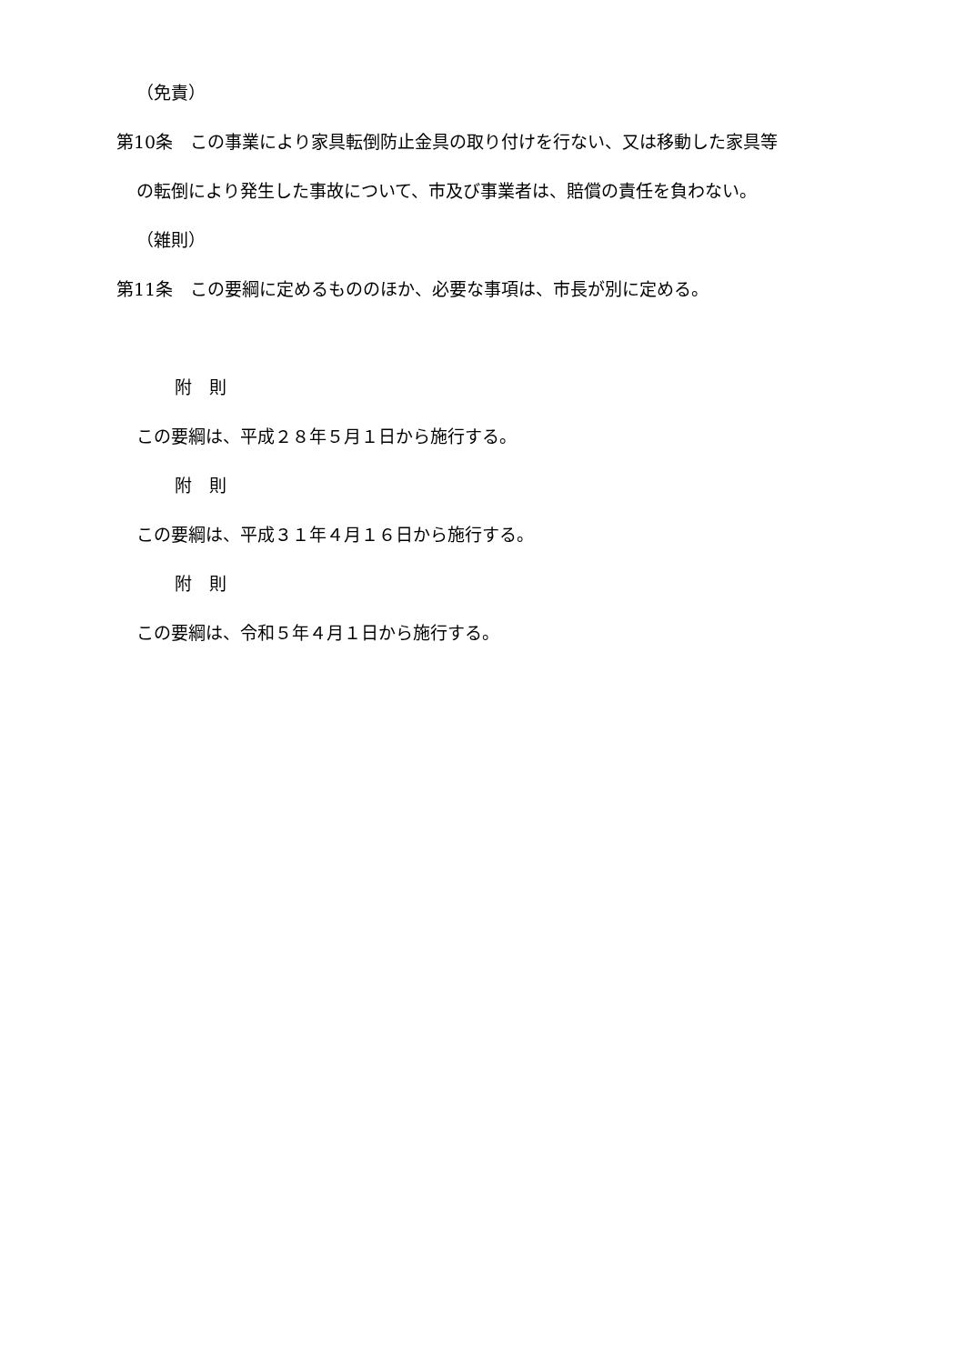（免責）
第10条　この事業により家具転倒防止金具の取り付けを行ない、又は移動した家具等
の転倒により発生した事故について、市及び事業者は、賠償の責任を負わない。
（雑則）
第11条　この要綱に定めるもののほか、必要な事項は、市長が別に定める。
附　則
この要綱は、平成２８年５月１日から施行する。
附　則
この要綱は、平成３１年４月１６日から施行する。
附　則
この要綱は、令和５年４月１日から施行する。